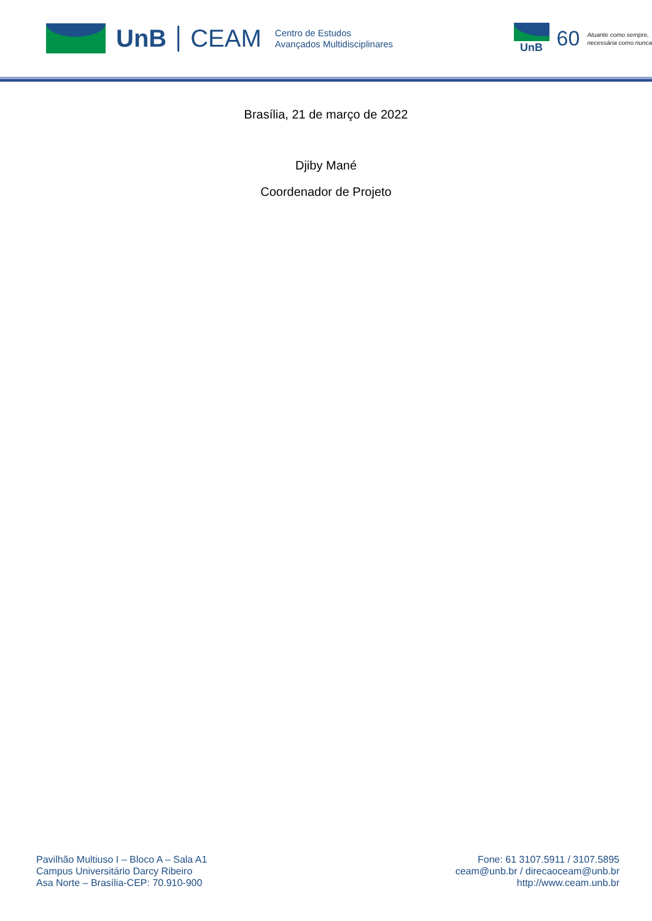UnB CEAM
Centro de Estudos
Avançados Multidisciplinares
UnB
60
Atuante como sempre,
necessária como nunca
Brasília, 21 de março de 2022
Djiby Mané
Coordenador de Projeto
Pavilhão Multiuso I – Bloco A – Sala A1
Campus Universitário Darcy Ribeiro
Asa Norte – Brasília-CEP: 70.910-900
Fone: 61 3107.5911 / 3107.5895
ceam@unb.br / direcaoceam@unb.br
http://www.ceam.unb.br